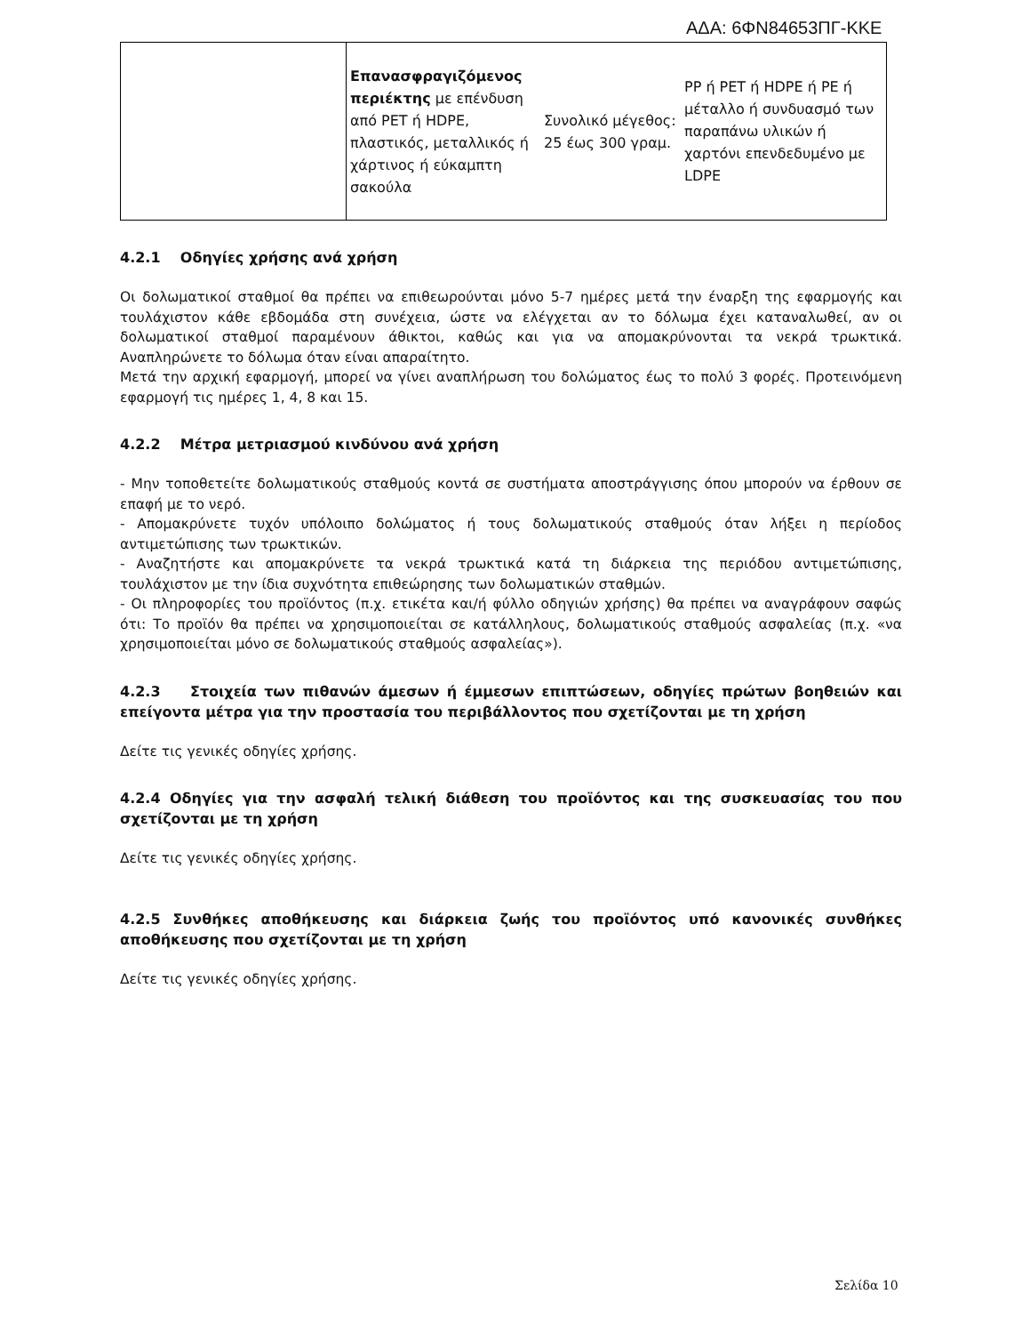ΑΔΑ: 6ΦΝ84653ΠΓ-ΚΚΕ
| | Επανασφραγιζόμενος περιέκτης με επένδυση από PET ή HDPE, πλαστικός, μεταλλικός ή χάρτινος ή εύκαμπτη σακούλα | Συνολικό μέγεθος: 25 έως 300 γραμ. | PP ή PET ή HDPE ή PE ή μέταλλο ή συνδυασμό των παραπάνω υλικών ή χαρτόνι επενδεδυμένο με LDPE |
4.2.1 Οδηγίες χρήσης ανά χρήση
Οι δολωματικοί σταθμοί θα πρέπει να επιθεωρούνται μόνο 5-7 ημέρες μετά την έναρξη της εφαρμογής και τουλάχιστον κάθε εβδομάδα στη συνέχεια, ώστε να ελέγχεται αν το δόλωμα έχει καταναλωθεί, αν οι δολωματικοί σταθμοί παραμένουν άθικτοι, καθώς και για να απομακρύνονται τα νεκρά τρωκτικά. Αναπληρώνετε το δόλωμα όταν είναι απαραίτητο.
Μετά την αρχική εφαρμογή, μπορεί να γίνει αναπλήρωση του δολώματος έως το πολύ 3 φορές. Προτεινόμενη εφαρμογή τις ημέρες 1, 4, 8 και 15.
4.2.2 Μέτρα μετριασμού κινδύνου ανά χρήση
- Μην τοποθετείτε δολωματικούς σταθμούς κοντά σε συστήματα αποστράγγισης όπου μπορούν να έρθουν σε επαφή με το νερό.
- Απομακρύνετε τυχόν υπόλοιπο δολώματος ή τους δολωματικούς σταθμούς όταν λήξει η περίοδος αντιμετώπισης των τρωκτικών.
- Αναζητήστε και απομακρύνετε τα νεκρά τρωκτικά κατά τη διάρκεια της περιόδου αντιμετώπισης, τουλάχιστον με την ίδια συχνότητα επιθεώρησης των δολωματικών σταθμών.
- Οι πληροφορίες του προϊόντος (π.χ. ετικέτα και/ή φύλλο οδηγιών χρήσης) θα πρέπει να αναγράφουν σαφώς ότι: Το προϊόν θα πρέπει να χρησιμοποιείται σε κατάλληλους, δολωματικούς σταθμούς ασφαλείας (π.χ. «να χρησιμοποιείται μόνο σε δολωματικούς σταθμούς ασφαλείας»).
4.2.3 Στοιχεία των πιθανών άμεσων ή έμμεσων επιπτώσεων, οδηγίες πρώτων βοηθειών και επείγοντα μέτρα για την προστασία του περιβάλλοντος που σχετίζονται με τη χρήση
Δείτε τις γενικές οδηγίες χρήσης.
4.2.4 Οδηγίες για την ασφαλή τελική διάθεση του προϊόντος και της συσκευασίας του που σχετίζονται με τη χρήση
Δείτε τις γενικές οδηγίες χρήσης.
4.2.5 Συνθήκες αποθήκευσης και διάρκεια ζωής του προϊόντος υπό κανονικές συνθήκες αποθήκευσης που σχετίζονται με τη χρήση
Δείτε τις γενικές οδηγίες χρήσης.
Σελίδα 10